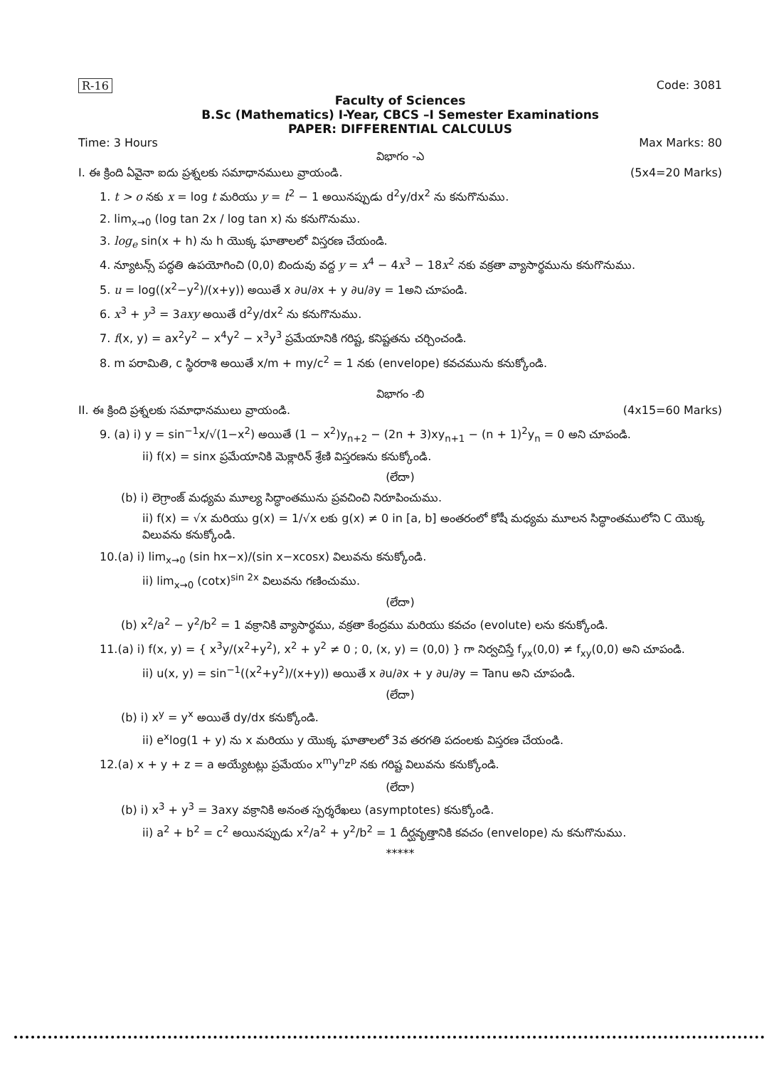R-16 Code: 3081
Faculty of Sciences
B.Sc (Mathematics) I-Year, CBCS –I Semester Examinations
PAPER: DIFFERENTIAL CALCULUS
Time: 3 Hours Max Marks: 80
విభాగం -ఎ
I. ఈ క్రింది ఏవైనా ఐదు ప్రశ్నలకు సమాధానములు వ్రాయండి. (5x4=20 Marks)
1. t > o నకు x = log t మరియు y = t<sup>2</sup> − 1 అయినప్పుడు d<sup>2</sup>y/dx<sup>2</sup> ను కనుగొనుము.
2. lim<sub>x→0</sub> (log tan 2x / log tan x) ను కనుగొనుము.
3. log<sub>e</sub> sin(x + h) ను h యొక్క ఘాతాలలో విస్తరణ చేయండి.
4. న్యూటన్స్ పద్ధతి ఉపయోగించి (0,0) బిందువు వద్ద y = x<sup>4</sup> − 4x<sup>3</sup> − 18x<sup>2</sup> నకు వక్రతా వ్యాసార్థమును కనుగొనుము.
5. u = log((x<sup>2</sup>−y<sup>2</sup>)/(x+y)) అయితే x ∂u/∂x + y ∂u/∂y = 1అని చూపండి.
6. x<sup>3</sup> + y<sup>3</sup> = 3axy అయితే d<sup>2</sup>y/dx<sup>2</sup> ను కనుగొనుము.
7. f(x, y) = ax<sup>2</sup>y<sup>2</sup> − x<sup>4</sup>y<sup>2</sup> − x<sup>3</sup>y<sup>3</sup> ప్రమేయానికి గరిష్ట, కనిష్టతను చర్చించండి.
8. m పరామితి, c స్థిరరాశి అయితే x/m + my/c<sup>2</sup> = 1 నకు (envelope) కవచమును కనుక్కోండి.
విభాగం -బి
II. ఈ క్రింది ప్రశ్నలకు సమాధానములు వ్రాయండి. (4x15=60 Marks)
9. (a) i) y = sin<sup>−1</sup>x/√(1−x<sup>2</sup>) అయితే (1 − x<sup>2</sup>)y<sub>n+2</sub> − (2n + 3)xy<sub>n+1</sub> − (n + 1)<sup>2</sup>y<sub>n</sub> = 0 అని చూపండి.
ii) f(x) = sinx ప్రమేయానికి మెక్లారిన్ శ్రేణి విస్తరణను కనుక్కోండి.
(లేదా)
(b) i) లెగ్రాంజ్ మధ్యమ మూల్య సిద్ధాంతమును ప్రవచించి నిరూపించుము.
ii) f(x) = √x మరియు g(x) = 1/√x లకు g(x) ≠ 0 in [a, b] అంతరంలో కోషీ మధ్యమ మూలన సిద్ధాంతములోని C యొక్క విలువను కనుక్కోండి.
10.(a) i) lim<sub>x→0</sub> (sin hx−x)/(sin x−xcosx) విలువను కనుక్కోండి.
ii) lim<sub>x→0</sub> (cotx)<sup>sin 2x</sup> విలువను గణించుము.
(లేదా)
(b) x<sup>2</sup>/a<sup>2</sup> − y<sup>2</sup>/b<sup>2</sup> = 1 వక్రానికి వ్యాసార్థము, వక్రతా కేంద్రము మరియు కవచం (evolute) లను కనుక్కోండి.
11.(a) i) f(x, y) = { x<sup>3</sup>y/(x<sup>2</sup>+y<sup>2</sup>), x<sup>2</sup> + y<sup>2</sup> ≠ 0 ; 0, (x, y) = (0,0) } గా నిర్వచిస్తే f<sub>yx</sub>(0,0) ≠ f<sub>xy</sub>(0,0) అని చూపండి.
ii) u(x, y) = sin<sup>−1</sup>((x<sup>2</sup>+y<sup>2</sup>)/(x+y)) అయితే x ∂u/∂x + y ∂u/∂y = Tanu అని చూపండి.
(లేదా)
(b) i) x<sup>y</sup> = y<sup>x</sup> అయితే dy/dx కనుక్కోండి.
ii) e<sup>x</sup>log(1 + y) ను x మరియు y యొక్క ఘాతాలలో 3వ తరగతి పదంలకు విస్తరణ చేయండి.
12.(a) x + y + z = a అయ్యేటట్లు ప్రమేయం x<sup>m</sup>y<sup>n</sup>z<sup>p</sup> నకు గరిష్ట విలువను కనుక్కోండి.
(లేదా)
(b) i) x<sup>3</sup> + y<sup>3</sup> = 3axy వక్రానికి అనంత స్పర్శరేఖలు (asymptotes) కనుక్కోండి.
ii) a<sup>2</sup> + b<sup>2</sup> = c<sup>2</sup> అయినప్పుడు x<sup>2</sup>/a<sup>2</sup> + y<sup>2</sup>/b<sup>2</sup> = 1 దీర్ఘవృత్తానికి కవచం (envelope) ను కనుగొనుము.
*****